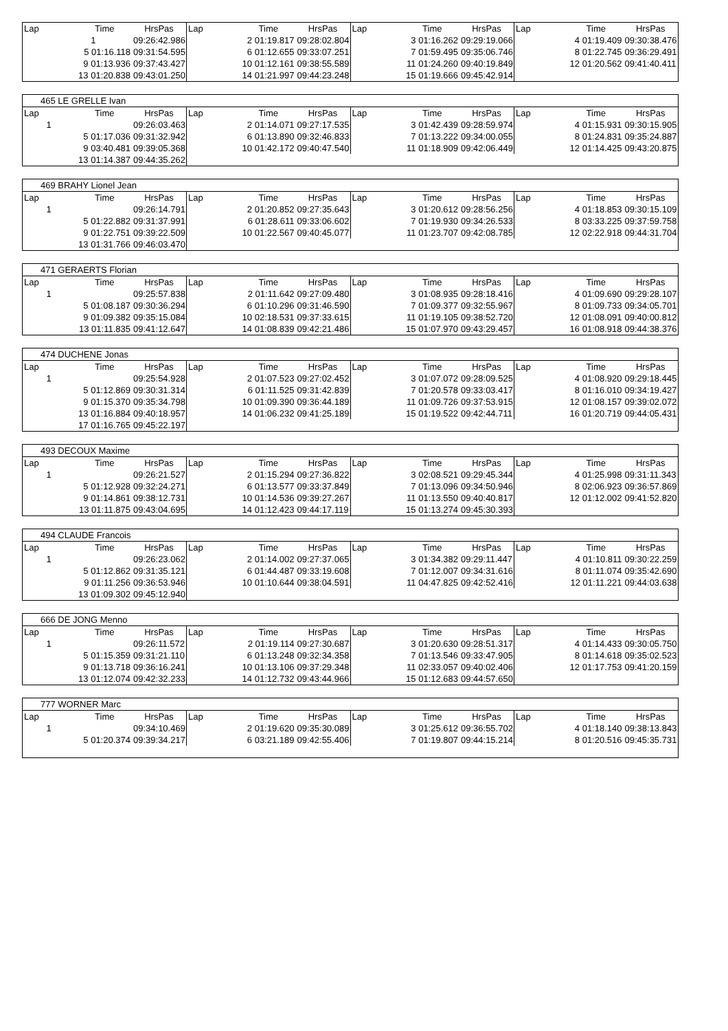| Lap | Time | HrsPas | Lap | Time | HrsPas | Lap | Time | HrsPas | Lap | Time | HrsPas |
| --- | --- | --- | --- | --- | --- | --- | --- | --- | --- | --- | --- |
| 1 | | 09:26:42.986 | 2 01:19.817 | | 09:28:02.804 | 3 01:16.262 | | 09:29:19.066 | 4 01:19.409 | | 09:30:38.476 |
| 5 01:16.118 | | 09:31:54.595 | 6 01:12.655 | | 09:33:07.251 | 7 01:59.495 | | 09:35:06.746 | 8 01:22.745 | | 09:36:29.491 |
| 9 01:13.936 | | 09:37:43.427 | 10 01:12.161 | | 09:38:55.589 | 11 01:24.260 | | 09:40:19.849 | 12 01:20.562 | | 09:41:40.411 |
| 13 01:20.838 | | 09:43:01.250 | 14 01:21.997 | | 09:44:23.248 | 15 01:19.666 | | 09:45:42.914 | | | |
465 LE GRELLE Ivan
| Lap | Time | HrsPas | Lap | Time | HrsPas | Lap | Time | HrsPas | Lap | Time | HrsPas |
| --- | --- | --- | --- | --- | --- | --- | --- | --- | --- | --- | --- |
| 1 | | 09:26:03.463 | 2 01:14.071 | | 09:27:17.535 | 3 01:42.439 | | 09:28:59.974 | 4 01:15.931 | | 09:30:15.905 |
| 5 01:17.036 | | 09:31:32.942 | 6 01:13.890 | | 09:32:46.833 | 7 01:13.222 | | 09:34:00.055 | 8 01:24.831 | | 09:35:24.887 |
| 9 03:40.481 | | 09:39:05.368 | 10 01:42.172 | | 09:40:47.540 | 11 01:18.909 | | 09:42:06.449 | 12 01:14.425 | | 09:43:20.875 |
| 13 01:14.387 | | 09:44:35.262 | | | | | | | | | |
469 BRAHY Lionel Jean
| Lap | Time | HrsPas | Lap | Time | HrsPas | Lap | Time | HrsPas | Lap | Time | HrsPas |
| --- | --- | --- | --- | --- | --- | --- | --- | --- | --- | --- | --- |
| 1 | | 09:26:14.791 | 2 01:20.852 | | 09:27:35.643 | 3 01:20.612 | | 09:28:56.256 | 4 01:18.853 | | 09:30:15.109 |
| 5 01:22.882 | | 09:31:37.991 | 6 01:28.611 | | 09:33:06.602 | 7 01:19.930 | | 09:34:26.533 | 8 03:33.225 | | 09:37:59.758 |
| 9 01:22.751 | | 09:39:22.509 | 10 01:22.567 | | 09:40:45.077 | 11 01:23.707 | | 09:42:08.785 | 12 02:22.918 | | 09:44:31.704 |
| 13 01:31.766 | | 09:46:03.470 | | | | | | | | | |
471 GERAERTS Florian
| Lap | Time | HrsPas | Lap | Time | HrsPas | Lap | Time | HrsPas | Lap | Time | HrsPas |
| --- | --- | --- | --- | --- | --- | --- | --- | --- | --- | --- | --- |
| 1 | | 09:25:57.838 | 2 01:11.642 | | 09:27:09.480 | 3 01:08.935 | | 09:28:18.416 | 4 01:09.690 | | 09:29:28.107 |
| 5 01:08.187 | | 09:30:36.294 | 6 01:10.296 | | 09:31:46.590 | 7 01:09.377 | | 09:32:55.967 | 8 01:09.733 | | 09:34:05.701 |
| 9 01:09.382 | | 09:35:15.084 | 10 02:18.531 | | 09:37:33.615 | 11 01:19.105 | | 09:38:52.720 | 12 01:08.091 | | 09:40:00.812 |
| 13 01:11.835 | | 09:41:12.647 | 14 01:08.839 | | 09:42:21.486 | 15 01:07.970 | | 09:43:29.457 | 16 01:08.918 | | 09:44:38.376 |
474 DUCHENE Jonas
| Lap | Time | HrsPas | Lap | Time | HrsPas | Lap | Time | HrsPas | Lap | Time | HrsPas |
| --- | --- | --- | --- | --- | --- | --- | --- | --- | --- | --- | --- |
| 1 | | 09:25:54.928 | 2 01:07.523 | | 09:27:02.452 | 3 01:07.072 | | 09:28:09.525 | 4 01:08.920 | | 09:29:18.445 |
| 5 01:12.869 | | 09:30:31.314 | 6 01:11.525 | | 09:31:42.839 | 7 01:20.578 | | 09:33:03.417 | 8 01:16.010 | | 09:34:19.427 |
| 9 01:15.370 | | 09:35:34.798 | 10 01:09.390 | | 09:36:44.189 | 11 01:09.726 | | 09:37:53.915 | 12 01:08.157 | | 09:39:02.072 |
| 13 01:16.884 | | 09:40:18.957 | 14 01:06.232 | | 09:41:25.189 | 15 01:19.522 | | 09:42:44.711 | 16 01:20.719 | | 09:44:05.431 |
| 17 01:16.765 | | 09:45:22.197 | | | | | | | | | |
493 DECOUX Maxime
| Lap | Time | HrsPas | Lap | Time | HrsPas | Lap | Time | HrsPas | Lap | Time | HrsPas |
| --- | --- | --- | --- | --- | --- | --- | --- | --- | --- | --- | --- |
| 1 | | 09:26:21.527 | 2 01:15.294 | | 09:27:36.822 | 3 02:08.521 | | 09:29:45.344 | 4 01:25.998 | | 09:31:11.343 |
| 5 01:12.928 | | 09:32:24.271 | 6 01:13.577 | | 09:33:37.849 | 7 01:13.096 | | 09:34:50.946 | 8 02:06.923 | | 09:36:57.869 |
| 9 01:14.861 | | 09:38:12.731 | 10 01:14.536 | | 09:39:27.267 | 11 01:13.550 | | 09:40:40.817 | 12 01:12.002 | | 09:41:52.820 |
| 13 01:11.875 | | 09:43:04.695 | 14 01:12.423 | | 09:44:17.119 | 15 01:13.274 | | 09:45:30.393 | | | |
494 CLAUDE Francois
| Lap | Time | HrsPas | Lap | Time | HrsPas | Lap | Time | HrsPas | Lap | Time | HrsPas |
| --- | --- | --- | --- | --- | --- | --- | --- | --- | --- | --- | --- |
| 1 | | 09:26:23.062 | 2 01:14.002 | | 09:27:37.065 | 3 01:34.382 | | 09:29:11.447 | 4 01:10.811 | | 09:30:22.259 |
| 5 01:12.862 | | 09:31:35.121 | 6 01:44.487 | | 09:33:19.608 | 7 01:12.007 | | 09:34:31.616 | 8 01:11.074 | | 09:35:42.690 |
| 9 01:11.256 | | 09:36:53.946 | 10 01:10.644 | | 09:38:04.591 | 11 04:47.825 | | 09:42:52.416 | 12 01:11.221 | | 09:44:03.638 |
| 13 01:09.302 | | 09:45:12.940 | | | | | | | | | |
666 DE JONG Menno
| Lap | Time | HrsPas | Lap | Time | HrsPas | Lap | Time | HrsPas | Lap | Time | HrsPas |
| --- | --- | --- | --- | --- | --- | --- | --- | --- | --- | --- | --- |
| 1 | | 09:26:11.572 | 2 01:19.114 | | 09:27:30.687 | 3 01:20.630 | | 09:28:51.317 | 4 01:14.433 | | 09:30:05.750 |
| 5 01:15.359 | | 09:31:21.110 | 6 01:13.248 | | 09:32:34.358 | 7 01:13.546 | | 09:33:47.905 | 8 01:14.618 | | 09:35:02.523 |
| 9 01:13.718 | | 09:36:16.241 | 10 01:13.106 | | 09:37:29.348 | 11 02:33.057 | | 09:40:02.406 | 12 01:17.753 | | 09:41:20.159 |
| 13 01:12.074 | | 09:42:32.233 | 14 01:12.732 | | 09:43:44.966 | 15 01:12.683 | | 09:44:57.650 | | | |
777 WORNER Marc
| Lap | Time | HrsPas | Lap | Time | HrsPas | Lap | Time | HrsPas | Lap | Time | HrsPas |
| --- | --- | --- | --- | --- | --- | --- | --- | --- | --- | --- | --- |
| 1 | | 09:34:10.469 | 2 01:19.620 | | 09:35:30.089 | 3 01:25.612 | | 09:36:55.702 | 4 01:18.140 | | 09:38:13.843 |
| 5 01:20.374 | | 09:39:34.217 | 6 03:21.189 | | 09:42:55.406 | 7 01:19.807 | | 09:44:15.214 | 8 01:20.516 | | 09:45:35.731 |